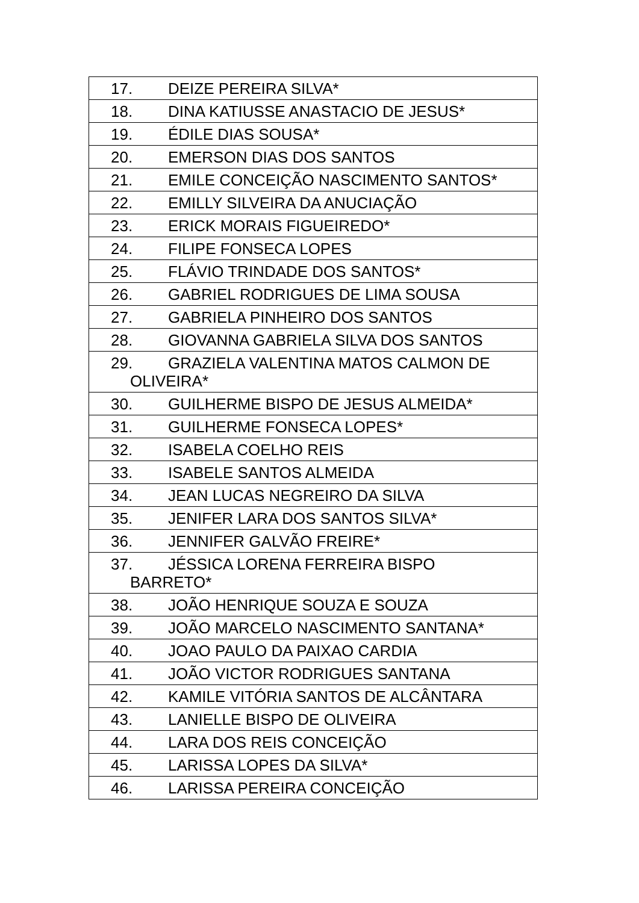| 17. DEIZE PEREIRA SILVA* |
| 18. DINA KATIUSSE ANASTACIO DE JESUS* |
| 19. ÉDILE DIAS SOUSA* |
| 20. EMERSON DIAS DOS SANTOS |
| 21. EMILE CONCEIÇÃO NASCIMENTO SANTOS* |
| 22. EMILLY SILVEIRA DA ANUCIAÇÃO |
| 23. ERICK MORAIS FIGUEIREDO* |
| 24. FILIPE FONSECA LOPES |
| 25. FLÁVIO TRINDADE DOS SANTOS* |
| 26. GABRIEL RODRIGUES DE LIMA SOUSA |
| 27. GABRIELA PINHEIRO DOS SANTOS |
| 28. GIOVANNA GABRIELA SILVA DOS SANTOS |
| 29. GRAZIELA VALENTINA MATOS CALMON DE OLIVEIRA* |
| 30. GUILHERME BISPO DE JESUS ALMEIDA* |
| 31. GUILHERME FONSECA LOPES* |
| 32. ISABELA COELHO REIS |
| 33. ISABELE SANTOS ALMEIDA |
| 34. JEAN LUCAS NEGREIRO DA SILVA |
| 35. JENIFER LARA DOS SANTOS SILVA* |
| 36. JENNIFER GALVÃO FREIRE* |
| 37. JÉSSICA LORENA FERREIRA BISPO BARRETO* |
| 38. JOÃO HENRIQUE SOUZA E SOUZA |
| 39. JOÃO MARCELO NASCIMENTO SANTANA* |
| 40. JOAO PAULO DA PAIXAO CARDIA |
| 41. JOÃO VICTOR RODRIGUES SANTANA |
| 42. KAMILE VITÓRIA SANTOS DE ALCÂNTARA |
| 43. LANIELLE BISPO DE OLIVEIRA |
| 44. LARA DOS REIS CONCEIÇÃO |
| 45. LARISSA LOPES DA SILVA* |
| 46. LARISSA PEREIRA CONCEIÇÃO |